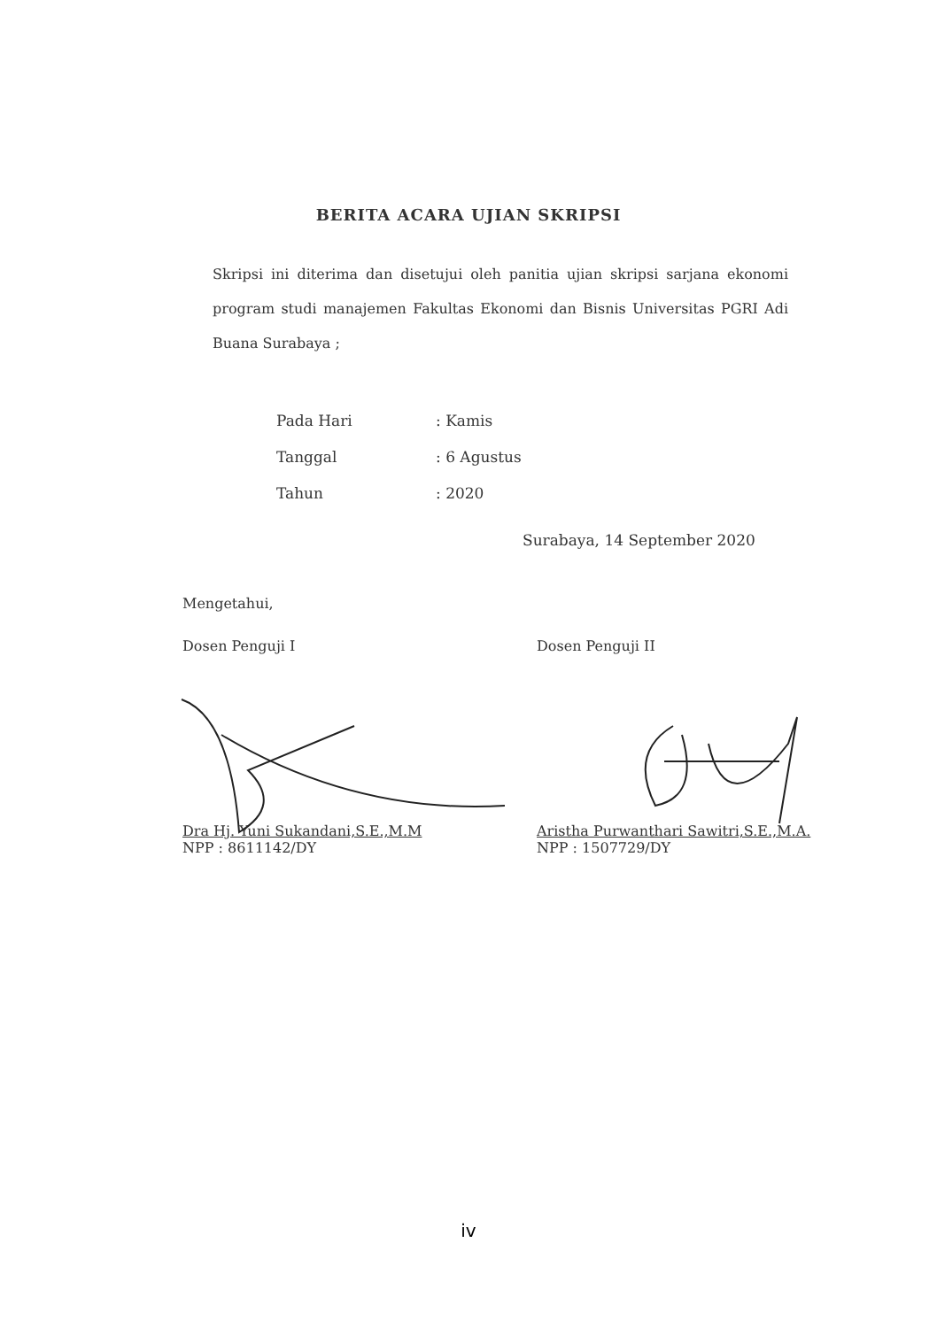BERITA ACARA UJIAN SKRIPSI
Skripsi ini diterima dan disetujui oleh panitia ujian skripsi sarjana ekonomi program studi manajemen Fakultas Ekonomi dan Bisnis Universitas PGRI Adi Buana Surabaya ;
Pada Hari: Kamis
Tanggal: 6 Agustus
Tahun: 2020
Surabaya, 14 September 2020
Mengetahui,
Dosen Penguji I
Dra Hj. Yuni Sukandani,S.E.,M.M
NPP : 8611142/DY
Dosen Penguji II
Aristha Purwanthari Sawitri,S.E.,M.A.
NPP : 1507729/DY
iv